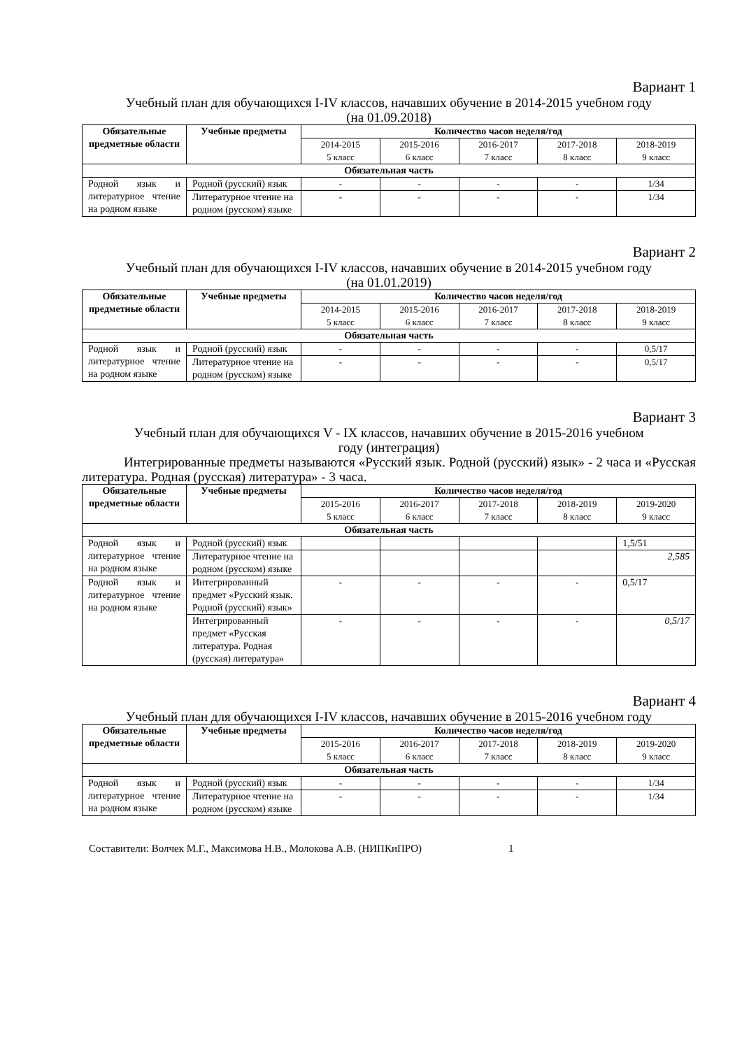Вариант 1
Учебный план для обучающихся I-IV классов, начавших обучение в 2014-2015 учебном году
(на 01.09.2018)
| Обязательные предметные области | Учебные предметы | Количество часов неделя/год | | | | |
| --- | --- | --- | --- | --- | --- | --- |
| | | 2014-2015 5 класс | 2015-2016 6 класс | 2016-2017 7 класс | 2017-2018 8 класс | 2018-2019 9 класс |
| Обязательная часть | | | | | | |
| Родной язык и литературное чтение на родном языке | Родной (русский) язык | - | - | - | - | 1/34 |
| | Литературное чтение на родном (русском) языке | - | - | - | - | 1/34 |
Вариант 2
Учебный план для обучающихся I-IV классов, начавших обучение в 2014-2015 учебном году
(на 01.01.2019)
| Обязательные предметные области | Учебные предметы | Количество часов неделя/год | | | | |
| --- | --- | --- | --- | --- | --- | --- |
| | | 2014-2015 5 класс | 2015-2016 6 класс | 2016-2017 7 класс | 2017-2018 8 класс | 2018-2019 9 класс |
| Обязательная часть | | | | | | |
| Родной язык и литературное чтение на родном языке | Родной (русский) язык | - | - | - | - | 0,5/17 |
| | Литературное чтение на родном (русском) языке | - | - | - | - | 0,5/17 |
Вариант 3
Учебный план для обучающихся V - IX классов, начавших обучение в 2015-2016 учебном
году (интеграция)
Интегрированные предметы называются «Русский язык. Родной (русский) язык» - 2 часа и «Русская литература. Родная (русская) литература» - 3 часа.
| Обязательные предметные области | Учебные предметы | Количество часов неделя/год | | | | |
| --- | --- | --- | --- | --- | --- | --- |
| | | 2015-2016 5 класс | 2016-2017 6 класс | 2017-2018 7 класс | 2018-2019 8 класс | 2019-2020 9 класс |
| Обязательная часть | | | | | | |
| Родной язык и литературное чтение на родном языке | Родной (русский) язык | | | | | 1,5/51 |
| | Литературное чтение на родном (русском) языке | | | | | 2,585 |
| Родной язык и литературное чтение на родном языке | Интегрированный предмет «Русский язык. Родной (русский) язык» | - | - | - | - | 0,5/17 |
| | Интегрированный предмет «Русская литература. Родная (русская) литература» | - | - | - | - | 0,5/17 |
Вариант 4
Учебный план для обучающихся I-IV классов, начавших обучение в 2015-2016 учебном году
| Обязательные предметные области | Учебные предметы | Количество часов неделя/год | | | | |
| --- | --- | --- | --- | --- | --- | --- |
| | | 2015-2016 5 класс | 2016-2017 6 класс | 2017-2018 7 класс | 2018-2019 8 класс | 2019-2020 9 класс |
| Обязательная часть | | | | | | |
| Родной язык и литературное чтение на родном языке | Родной (русский) язык | - | - | - | - | 1/34 |
| | Литературное чтение на родном (русском) языке | - | - | - | - | 1/34 |
Составители: Волчек М.Г., Максимова Н.В., Молокова А.В. (НИПКиПРО) 1